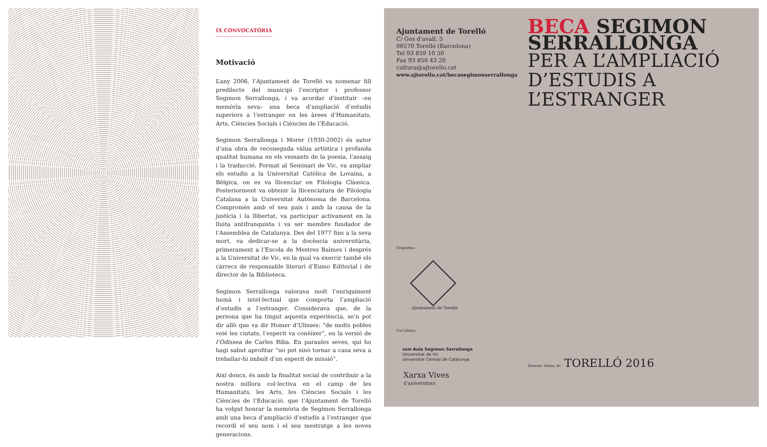IX CONVOCATÒRIA
Motivació
L’any 2006, l’Ajuntament de Torelló va nomenar fill predilecte del municipi l’escriptor i professor Segimon Serrallonga, i va acordar d’instituir –en memòria seva– una beca d’ampliació d’estudis superiors a l’estranger en les àrees d’Humanitats, Arts, Ciències Socials i Ciències de l’Educació.
Segimon Serrallonga i Morer (1930-2002) és autor d’una obra de reconeguda vàlua artística i profunda qualitat humana en els vessants de la poesia, l’assaig i la traducció. Format al Seminari de Vic, va ampliar els estudis a la Universitat Catòlica de Lovaina, a Bèlgica, on es va llicenciar en Filologia Clàssica. Posteriorment va obtenir la llicenciatura de Filologia Catalana a la Universitat Autònoma de Barcelona. Compromès amb el seu país i amb la causa de la justícia i la llibertat, va participar activament en la lluita antifranquista i va ser membre fundador de l’Assemblea de Catalunya. Des del 1977 fins a la seva mort, va dedicar-se a la docència universitària, primerament a l’Escola de Mestres Balmes i després a la Universitat de Vic, en la qual va exercir també els càrrecs de responsable literari d’Eumo Editorial i de director de la Biblioteca.
Segimon Serrallonga valorava molt l’enriquiment humà i intel·lectual que comporta l’ampliació d’estudis a l’estranger. Considerava que, de la persona que ha tingut aquesta experiència, se’n pot dir allò que va dir Homer d’Ulisses: “de molts pobles veié les ciutats, l’esperit va conèixer”, en la versió de l’Odissea de Carles Riba. En paraules seves, qui ho hagi sabut aprofitar “no pot sinó tornar a casa seva a treballar-hi imbuït d’un esperit de missió”.
Així doncs, és amb la finalitat social de contribuir a la nostra millora col·lectiva en el camp de les Humanitats, les Arts, les Ciències Socials i les Ciències de l’Educació, que l’Ajuntament de Torelló ha volgut honrar la memòria de Segimon Serrallonga amb una beca d’ampliació d’estudis a l’estranger que recordi el seu nom i el seu mestratge a les noves generacions.
Ajuntament de Torelló
C/ Ges d’avall, 5
08570 Torelló (Barcelona)
Tel 93 859 10 50
Fax 93 850 43 20
cultura@ajtorello.cat
www.ajtorello.cat/becasegimonserrallonga
Organitza:
Ajuntament de Torelló
Col·labora:
ssm Aula Segimon Serrallonga
Universitat de Vic
Universitat Central de Catalunya
Xarxa Vives
d’universitats
BECA SEGIMON SERRALLONGA
PER A L’AMPLIACIÓ D’ESTUDIS A L’ESTRANGER
Disseny: Eumo_dc TORELLÓ 2016